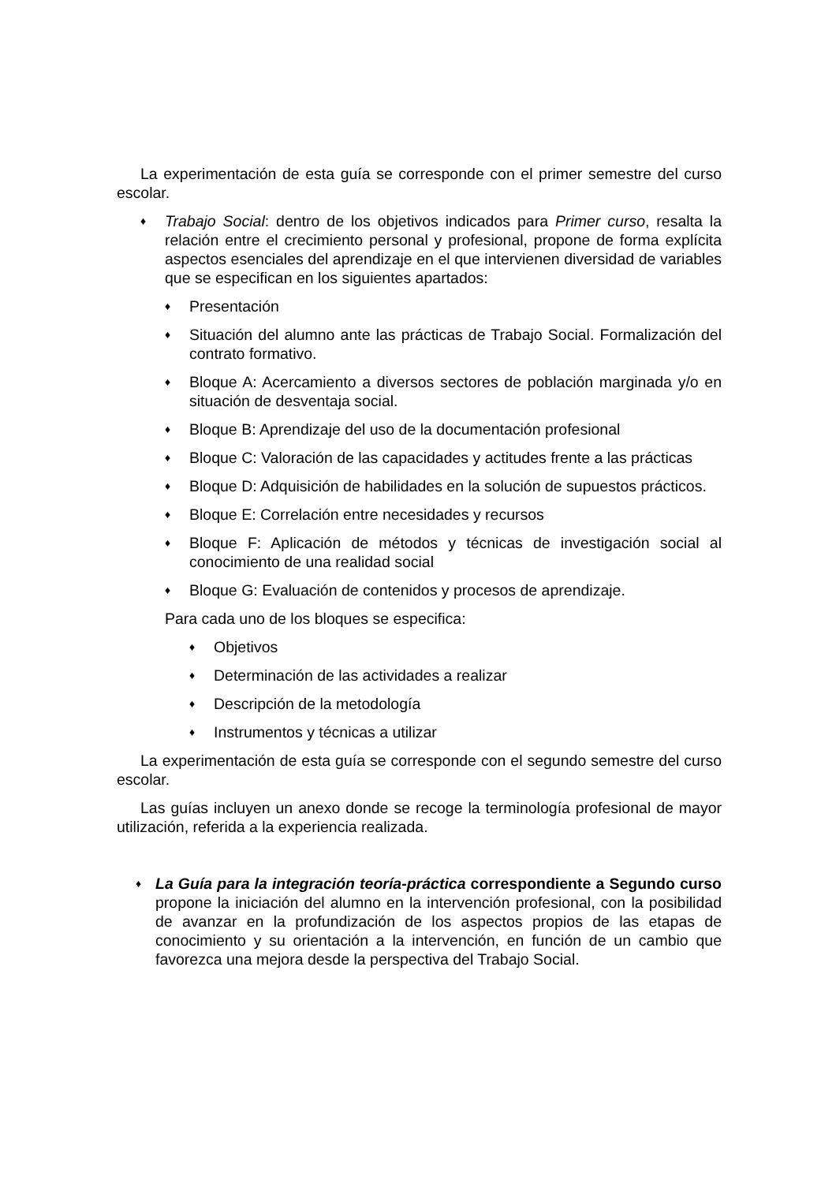La experimentación de esta guía se corresponde con el primer semestre del curso escolar.
♦
Trabajo Social: dentro de los objetivos indicados para Primer curso, resalta la relación entre el crecimiento personal y profesional, propone de forma explícita aspectos esenciales del aprendizaje en el que intervienen diversidad de variables que se especifican en los siguientes apartados:
♦
Presentación
♦
Situación del alumno ante las prácticas de Trabajo Social. Formalización del contrato formativo.
♦
Bloque A: Acercamiento a diversos sectores de población marginada y/o en situación de desventaja social.
♦
Bloque B: Aprendizaje del uso de la documentación profesional
♦
Bloque C: Valoración de las capacidades y actitudes frente a las prácticas
♦
Bloque D: Adquisición de habilidades en la solución de supuestos prácticos.
♦
Bloque E: Correlación entre necesidades y recursos
♦
Bloque F: Aplicación de métodos y técnicas de investigación social al conocimiento de una realidad social
♦
Bloque G: Evaluación de contenidos y procesos de aprendizaje.
Para cada uno de los bloques se especifica:
♦
Objetivos
♦
Determinación de las actividades a realizar
♦
Descripción de la metodología
♦
Instrumentos y técnicas a utilizar
La experimentación de esta guía se corresponde con el segundo semestre del curso escolar.
Las guías incluyen un anexo donde se recoge la terminología profesional de mayor utilización, referida a la experiencia realizada.
♦
La Guía para la integración teoría-práctica correspondiente a Segundo curso propone la iniciación del alumno en la intervención profesional, con la posibilidad de avanzar en la profundización de los aspectos propios de las etapas de conocimiento y su orientación a la intervención, en función de un cambio que favorezca una mejora desde la perspectiva del Trabajo Social.